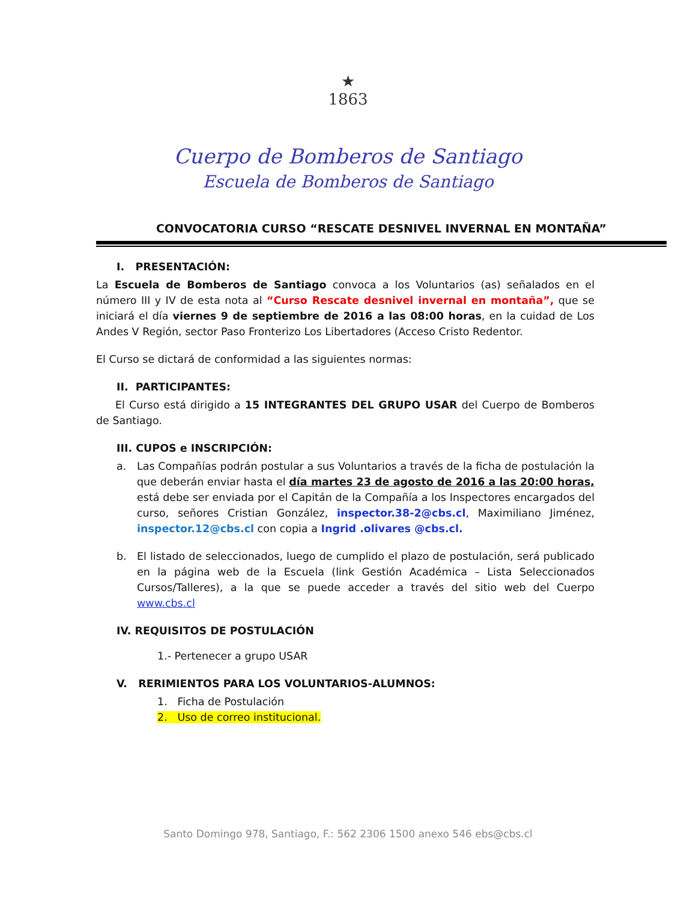★
1863
Cuerpo de Bomberos de Santiago
Escuela de Bomberos de Santiago
CONVOCATORIA CURSO “RESCATE DESNIVEL INVERNAL EN MONTAÑA”
I. PRESENTACIÓN:
La Escuela de Bomberos de Santiago convoca a los Voluntarios (as) señalados en el número III y IV de esta nota al “Curso Rescate desnivel invernal en montaña”, que se iniciará el día viernes 9 de septiembre de 2016 a las 08:00 horas, en la cuidad de Los Andes V Región, sector Paso Fronterizo Los Libertadores (Acceso Cristo Redentor.
El Curso se dictará de conformidad a las siguientes normas:
II. PARTICIPANTES:
El Curso está dirigido a 15 INTEGRANTES DEL GRUPO USAR del Cuerpo de Bomberos de Santiago.
III. CUPOS e INSCRIPCIÓN:
a. Las Compañías podrán postular a sus Voluntarios a través de la ficha de postulación la que deberán enviar hasta el día martes 23 de agosto de 2016 a las 20:00 horas, está debe ser enviada por el Capitán de la Compañía a los Inspectores encargados del curso, señores Cristian González, inspector.38-2@cbs.cl, Maximiliano Jiménez, inspector.12@cbs.cl con copia a Ingrid .olivares @cbs.cl.
b. El listado de seleccionados, luego de cumplido el plazo de postulación, será publicado en la página web de la Escuela (link Gestión Académica – Lista Seleccionados Cursos/Talleres), a la que se puede acceder a través del sitio web del Cuerpo www.cbs.cl
IV. REQUISITOS DE POSTULACIÓN
1.- Pertenecer a grupo USAR
V. RERIMIENTOS PARA LOS VOLUNTARIOS-ALUMNOS:
1. Ficha de Postulación
2. Uso de correo institucional.
Santo Domingo 978, Santiago, F.: 562 2306 1500 anexo 546 ebs@cbs.cl